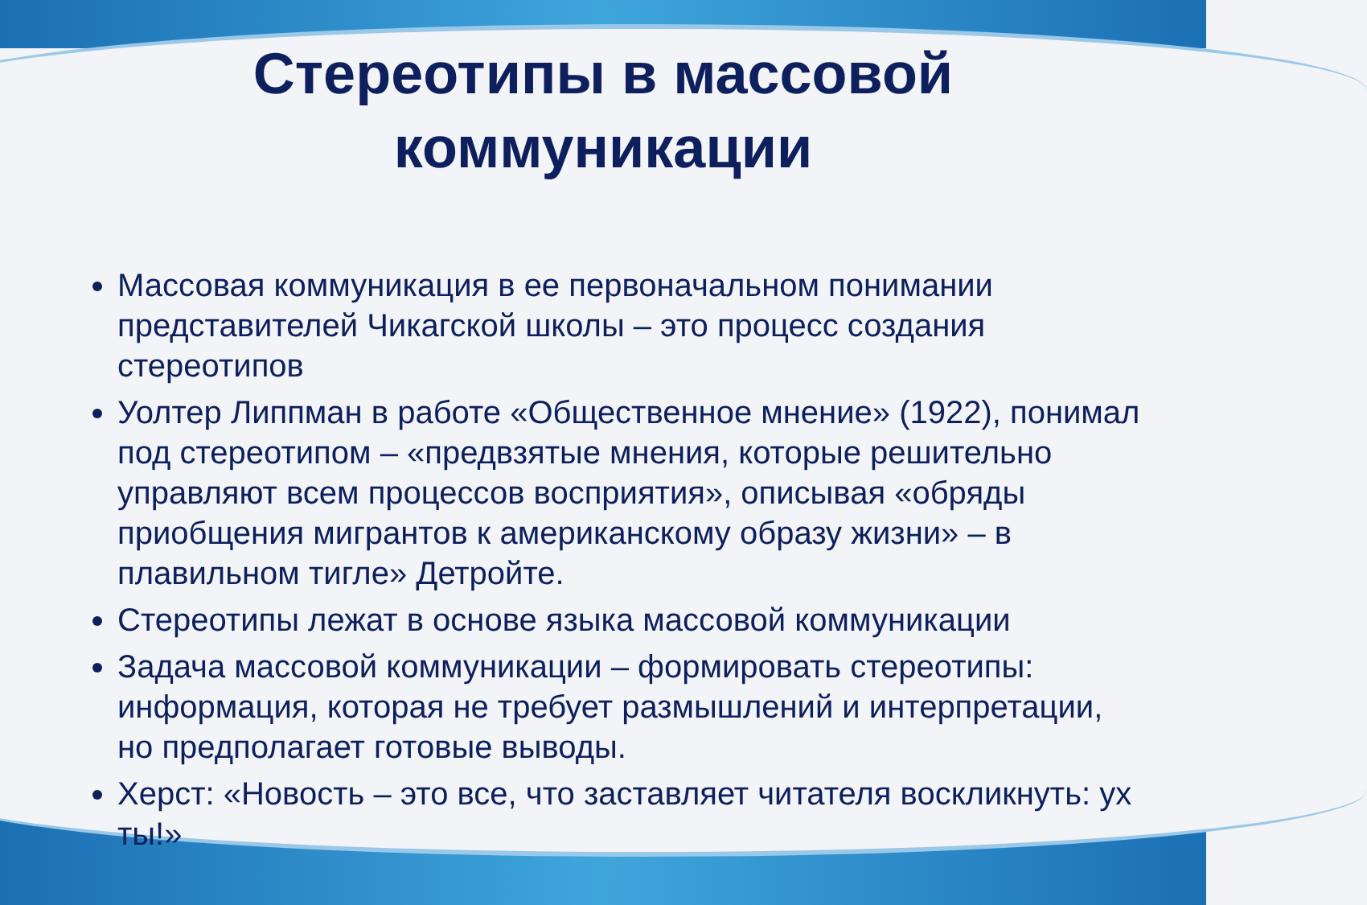Стереотипы в массовой
коммуникации
Массовая коммуникация в ее первоначальном понимании представителей Чикагской школы – это процесс создания стереотипов
Уолтер Липпман в работе «Общественное мнение» (1922), понимал под стереотипом – «предвзятые мнения, которые решительно управляют всем процессов восприятия», описывая «обряды приобщения мигрантов к американскому образу жизни» – в плавильном тигле» Детройте.
Стереотипы лежат в основе языка массовой коммуникации
Задача массовой коммуникации – формировать стереотипы: информация, которая не требует размышлений и интерпретации, но предполагает готовые выводы.
Херст: «Новость – это все, что заставляет читателя воскликнуть: ух ты!»